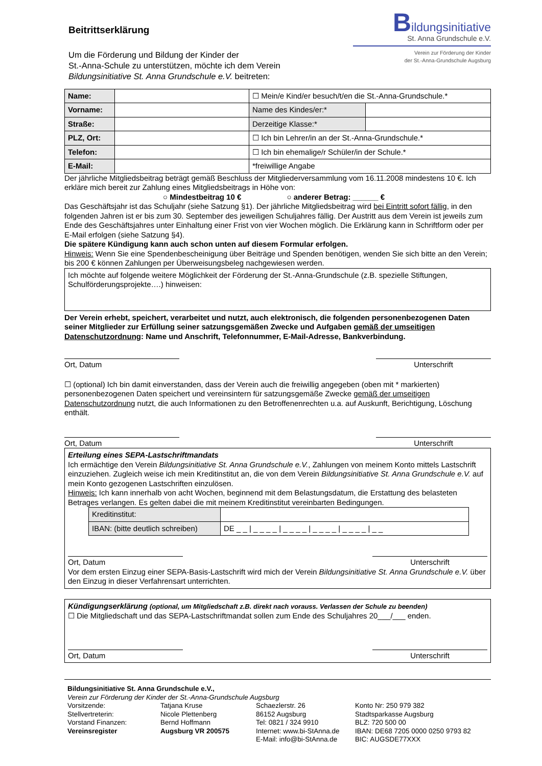Beitrittserklärung
Um die Förderung und Bildung der Kinder der
St.-Anna-Schule zu unterstützen, möchte ich dem Verein
Bildungsinitiative St. Anna Grundschule e.V. beitreten:
Bildungsinitiative
St. Anna Grundschule e.V.
Verein zur Förderung der Kinder
der St.-Anna-Grundschule Augsburg
| Name: | | ☐ Mein/e Kind/er besuch/t/en die St.-Anna-Grundschule.* | |
| Vorname: | | Name des Kindes/er:* | |
| Straße: | | Derzeitige Klasse:* | |
| PLZ, Ort: | | ☐ Ich bin Lehrer/in an der St.-Anna-Grundschule.* | |
| Telefon: | | ☐ Ich bin ehemalige/r Schüler/in der Schule.* | |
| E-Mail: | | *freiwillige Angabe | |
Der jährliche Mitgliedsbeitrag beträgt gemäß Beschluss der Mitgliederversammlung vom 16.11.2008 mindestens 10 €. Ich erkläre mich bereit zur Zahlung eines Mitgliedsbeitrags in Höhe von:
○ Mindestbeitrag 10 € ○ anderer Betrag: ______ €
Das Geschäftsjahr ist das Schuljahr (siehe Satzung §1). Der jährliche Mitgliedsbeitrag wird bei Eintritt sofort fällig, in den folgenden Jahren ist er bis zum 30. September des jeweiligen Schuljahres fällig. Der Austritt aus dem Verein ist jeweils zum Ende des Geschäftsjahres unter Einhaltung einer Frist von vier Wochen möglich. Die Erklärung kann in Schriftform oder per E-Mail erfolgen (siehe Satzung §4).
Die spätere Kündigung kann auch schon unten auf diesem Formular erfolgen.
Hinweis: Wenn Sie eine Spendenbescheinigung über Beiträge und Spenden benötigen, wenden Sie sich bitte an den Verein; bis 200 € können Zahlungen per Überweisungsbeleg nachgewiesen werden.
Ich möchte auf folgende weitere Möglichkeit der Förderung der St.-Anna-Grundschule (z.B. spezielle Stiftungen, Schulförderungsprojekte….) hinweisen:
Der Verein erhebt, speichert, verarbeitet und nutzt, auch elektronisch, die folgenden personenbezogenen Daten seiner Mitglieder zur Erfüllung seiner satzungsgemäßen Zwecke und Aufgaben gemäß der umseitigen Datenschutzordnung: Name und Anschrift, Telefonnummer, E-Mail-Adresse, Bankverbindung.
Ort, Datum Unterschrift
☐ (optional) Ich bin damit einverstanden, dass der Verein auch die freiwillig angegeben (oben mit * markierten) personenbezogenen Daten speichert und vereinsintern für satzungsgemäße Zwecke gemäß der umseitigen Datenschutzordnung nutzt, die auch Informationen zu den Betroffenenrechten u.a. auf Auskunft, Berichtigung, Löschung enthält.
Ort, Datum Unterschrift
Erteilung eines SEPA-Lastschriftmandats
Ich ermächtige den Verein Bildungsinitiative St. Anna Grundschule e.V., Zahlungen von meinem Konto mittels Lastschrift einzuziehen. Zugleich weise ich mein Kreditinstitut an, die von dem Verein Bildungsinitiative St. Anna Grundschule e.V. auf mein Konto gezogenen Lastschriften einzulösen.
Hinweis: Ich kann innerhalb von acht Wochen, beginnend mit dem Belastungsdatum, die Erstattung des belasteten Betrages verlangen. Es gelten dabei die mit meinem Kreditinstitut vereinbarten Bedingungen.
| Kreditinstitut: | |
| IBAN: (bitte deutlich schreiben) | DE _ _ / _ _ _ _ / _ _ _ _ / _ _ _ _ / _ _ _ _ / _ _ |
Ort, Datum Unterschrift
Vor dem ersten Einzug einer SEPA-Basis-Lastschrift wird mich der Verein Bildungsinitiative St. Anna Grundschule e.V. über den Einzug in dieser Verfahrensart unterrichten.
Kündigungserklärung (optional, um Mitgliedschaft z.B. direkt nach vorauss. Verlassen der Schule zu beenden)
☐ Die Mitgliedschaft und das SEPA-Lastschriftmandat sollen zum Ende des Schuljahres 20___/___ enden.
Ort, Datum Unterschrift
Bildungsinitiative St. Anna Grundschule e.V.,
Verein zur Förderung der Kinder der St.-Anna-Grundschule Augsburg
Vorsitzende:
Stellvertreterin:
Vorstand Finanzen:
Vereinsregister
Tatjana Kruse
Nicole Plettenberg
Bernd Hoffmann
Augsburg VR 200575
Schaezlerstr. 26
86152 Augsburg
Tel: 0821 / 324 9910
Internet: www.bi-StAnna.de
E-Mail: info@bi-StAnna.de
Konto Nr: 250 979 382
Stadtsparkasse Augsburg
BLZ: 720 500 00
IBAN: DE68 7205 0000 0250 9793 82
BIC: AUGSDE77XXX